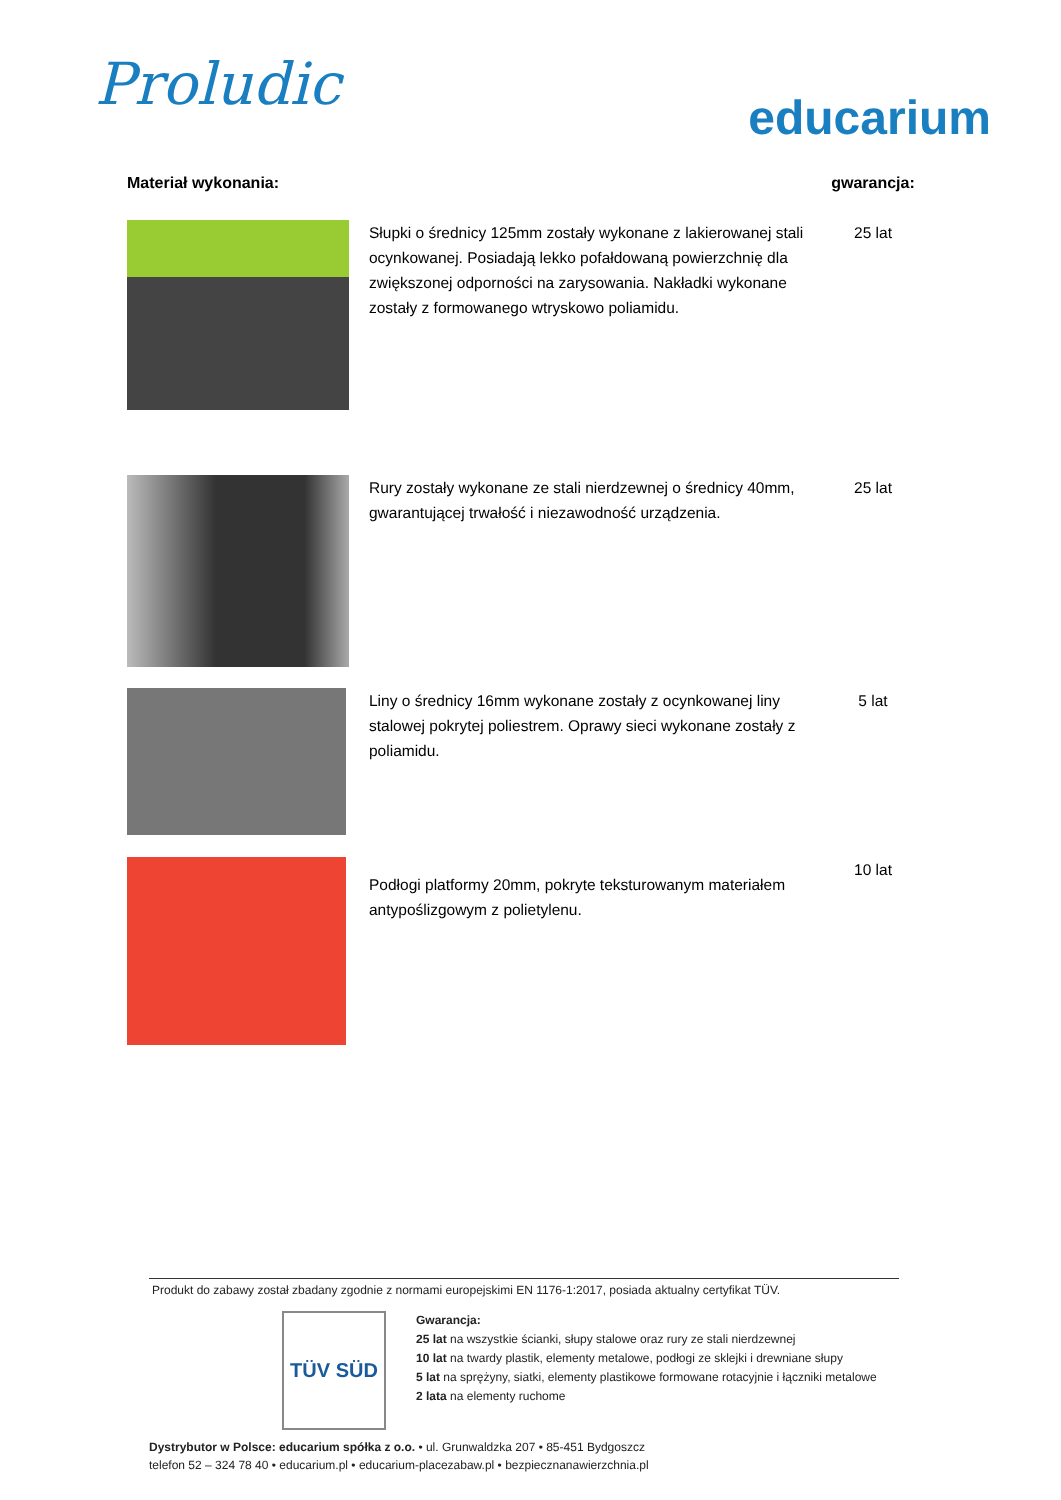Proludic
educarium
| Materiał wykonania: | | gwarancja: |
| | Słupki o średnicy 125mm zostały wykonane z lakierowanej stali ocynkowanej. Posiadają lekko pofałdowaną powierzchnię dla zwiększonej odporności na zarysowania. Nakładki wykonane zostały z formowanego wtryskowo poliamidu. | 25 lat |
| | Rury zostały wykonane ze stali nierdzewnej o średnicy 40mm, gwarantującej trwałość i niezawodność urządzenia. | 25 lat |
| | Liny o średnicy 16mm wykonane zostały z ocynkowanej liny stalowej pokrytej poliestrem. Oprawy sieci wykonane zostały z poliamidu. | 5 lat |
| | Podłogi platformy 20mm, pokryte teksturowanym materiałem antypoślizgowym z polietylenu. | 10 lat |
Produkt do zabawy został zbadany zgodnie z normami europejskimi EN 1176-1:2017, posiada aktualny certyfikat TÜV.
TÜV SÜD
Gwarancja:
25 lat na wszystkie ścianki, słupy stalowe oraz rury ze stali nierdzewnej
10 lat na twardy plastik, elementy metalowe, podłogi ze sklejki i drewniane słupy
5 lat na sprężyny, siatki, elementy plastikowe formowane rotacyjnie i łączniki metalowe
2 lata na elementy ruchome
Dystrybutor w Polsce: educarium spółka z o.o. • ul. Grunwaldzka 207 • 85-451 Bydgoszcz
telefon 52 – 324 78 40 • educarium.pl • educarium-placezabaw.pl • bezpiecznanawierzchnia.pl